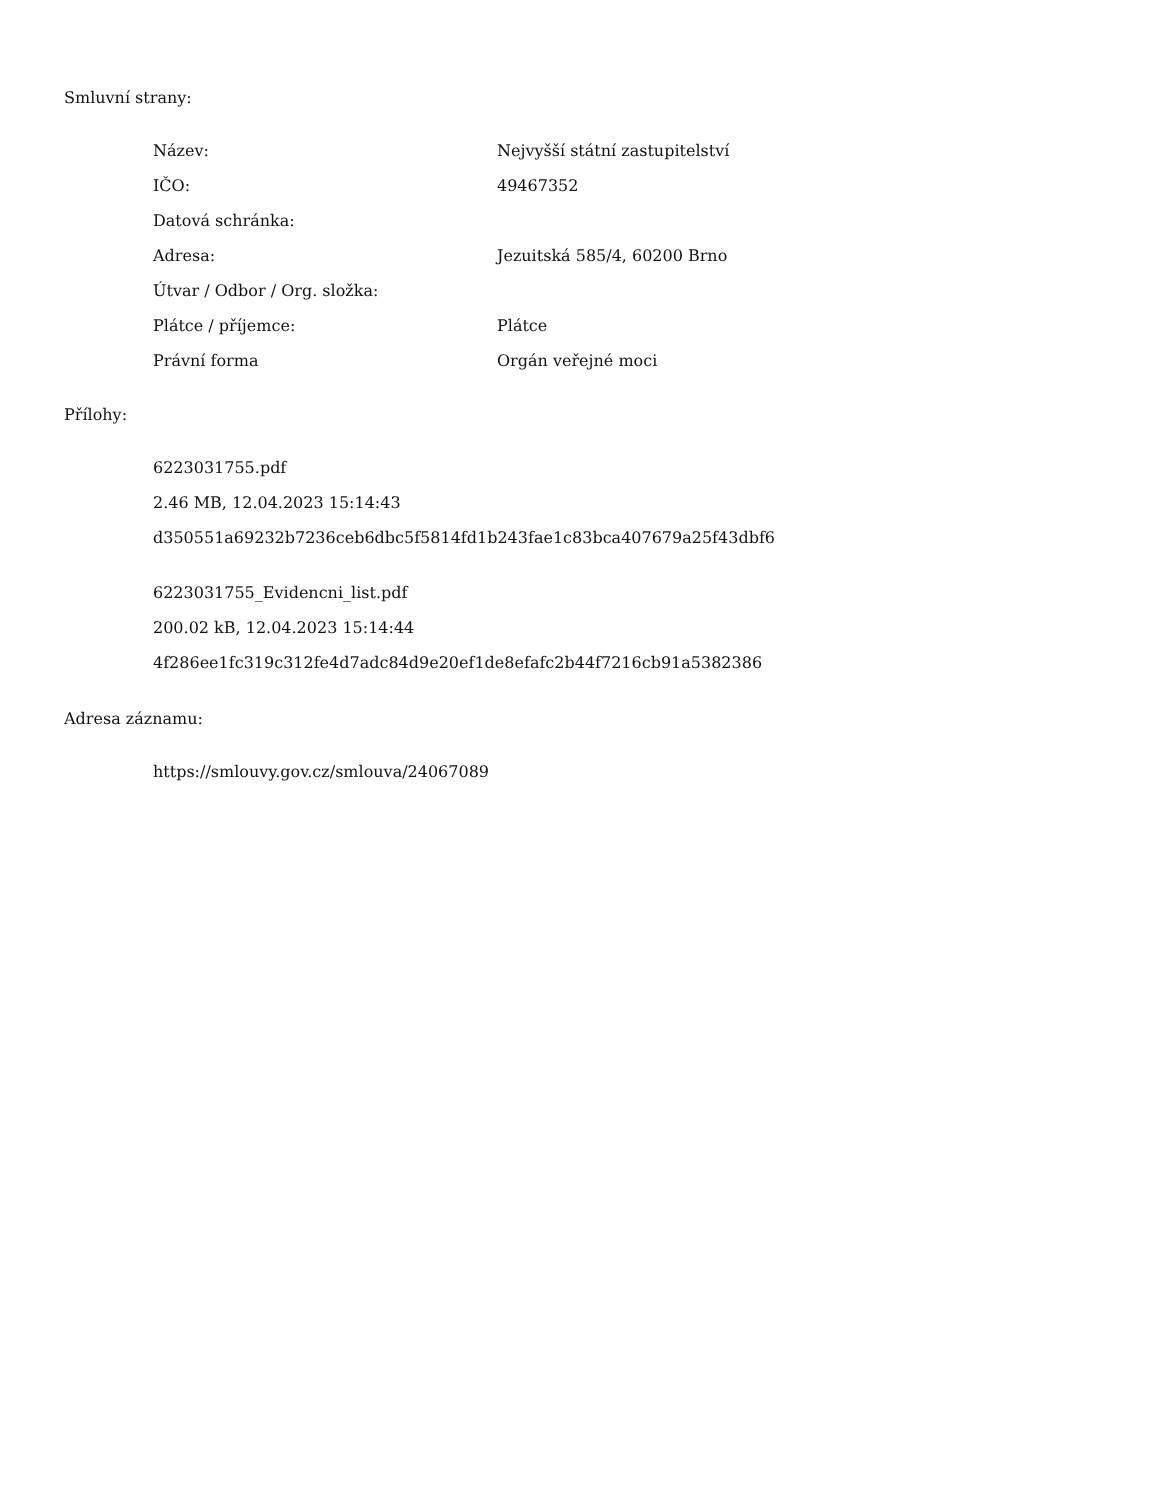Smluvní strany:
| Název: | Nejvyšší státní zastupitelství |
| IČO: | 49467352 |
| Datová schránka: | |
| Adresa: | Jezuitská 585/4, 60200 Brno |
| Útvar / Odbor / Org. složka: | |
| Plátce / příjemce: | Plátce |
| Právní forma | Orgán veřejné moci |
Přílohy:
6223031755.pdf
2.46 MB, 12.04.2023 15:14:43
d350551a69232b7236ceb6dbc5f5814fd1b243fae1c83bca407679a25f43dbf6
6223031755_Evidencni_list.pdf
200.02 kB, 12.04.2023 15:14:44
4f286ee1fc319c312fe4d7adc84d9e20ef1de8efafc2b44f7216cb91a5382386
Adresa záznamu:
https://smlouvy.gov.cz/smlouva/24067089